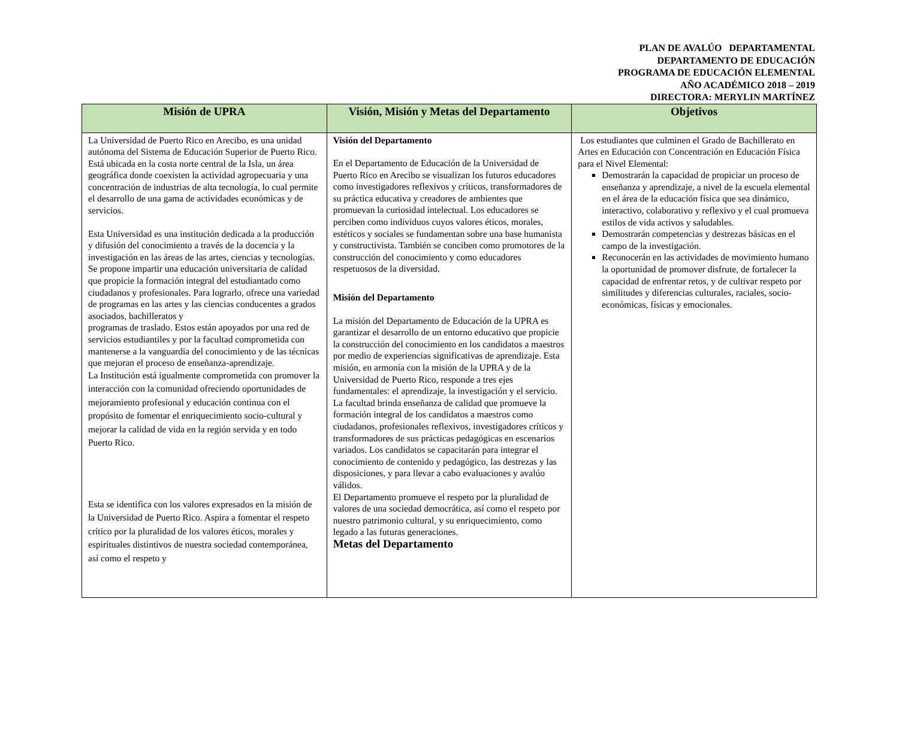PLAN DE AVALÚO DEPARTAMENTAL
DEPARTAMENTO DE EDUCACIÓN
PROGRAMA DE EDUCACIÓN ELEMENTAL
AÑO ACADÉMICO 2018 – 2019
DIRECTORA: MERYLIN MARTÍNEZ
| Misión de UPRA | Visión, Misión y Metas del Departamento | Objetivos |
| --- | --- | --- |
| La Universidad de Puerto Rico en Arecibo, es una unidad autónoma del Sistema de Educación Superior de Puerto Rico. Está ubicada en la costa norte central de la Isla, un área geográfica donde coexisten la actividad agropecuaria y una concentración de industrias de alta tecnología, lo cual permite el desarrollo de una gama de actividades económicas y de servicios. Esta Universidad es una institución dedicada a la producción y difusión del conocimiento a través de la docencia y la investigación en las áreas de las artes, ciencias y tecnologías. Se propone impartir una educación universitaria de calidad que propicie la formación integral del estudiantado como ciudadanos y profesionales. Para lograrlo, ofrece una variedad de programas en las artes y las ciencias conducentes a grados asociados, bachilleratos y programas de traslado. Estos están apoyados por una red de servicios estudiantiles y por la facultad comprometida con mantenerse a la vanguardia del conocimiento y de las técnicas que mejoran el proceso de enseñanza-aprendizaje. La Institución está igualmente comprometida con promover la interacción con la comunidad ofreciendo oportunidades de mejoramiento profesional y educación continua con el propósito de fomentar el enriquecimiento socio-cultural y mejorar la calidad de vida en la región servida y en todo Puerto Rico. Esta se identifica con los valores expresados en la misión de la Universidad de Puerto Rico. Aspira a fomentar el respeto crítico por la pluralidad de los valores éticos, morales y espirituales distintivos de nuestra sociedad contemporánea, así como el respeto y | Visión del Departamento En el Departamento de Educación de la Universidad de Puerto Rico en Arecibo se visualizan los futuros educadores como investigadores reflexivos y críticos, transformadores de su práctica educativa y creadores de ambientes que promuevan la curiosidad intelectual. Los educadores se perciben como individuos cuyos valores éticos, morales, estéticos y sociales se fundamentan sobre una base humanista y constructivista. También se conciben como promotores de la construcción del conocimiento y como educadores respetuosos de la diversidad. Misión del Departamento La misión del Departamento de Educación de la UPRA es garantizar el desarrollo de un entorno educativo que propicie la construcción del conocimiento en los candidatos a maestros por medio de experiencias significativas de aprendizaje. Esta misión, en armonía con la misión de la UPRA y de la Universidad de Puerto Rico, responde a tres ejes fundamentales: el aprendizaje, la investigación y el servicio. La facultad brinda enseñanza de calidad que promueve la formación integral de los candidatos a maestros como ciudadanos, profesionales reflexivos, investigadores críticos y transformadores de sus prácticas pedagógicas en escenarios variados. Los candidatos se capacitarán para integrar el conocimiento de contenido y pedagógico, las destrezas y las disposiciones, y para llevar a cabo evaluaciones y avalúo válidos. El Departamento promueve el respeto por la pluralidad de valores de una sociedad democrática, así como el respeto por nuestro patrimonio cultural, y su enriquecimiento, como legado a las futuras generaciones. Metas del Departamento | Los estudiantes que culminen el Grado de Bachillerato en Artes en Educación con Concentración en Educación Física para el Nivel Elemental: Demostrarán la capacidad de propiciar un proceso de enseñanza y aprendizaje, a nivel de la escuela elemental en el área de la educación física que sea dinámico, interactivo, colaborativo y reflexivo y el cual promueva estilos de vida activos y saludables. Demostrarán competencias y destrezas básicas en el campo de la investigación. Reconocerán en las actividades de movimiento humano la oportunidad de promover disfrute, de fortalecer la capacidad de enfrentar retos, y de cultivar respeto por similitudes y diferencias culturales, raciales, socio-económicas, físicas y emocionales. |